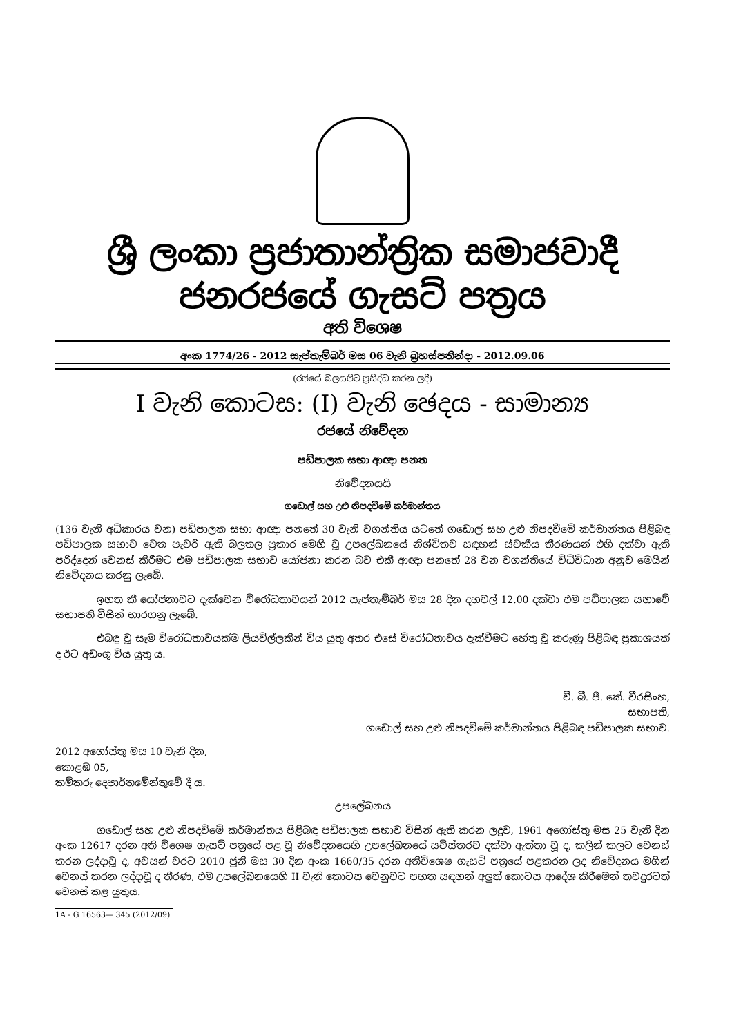ශ්‍රී ලංකා ප්‍රජාතාන්ත්‍රික සමාජවාදී ජනරජයේ ගැසට් පත්‍රය
අති විශෙෂ
අංක 1774/26 - 2012 සැප්තැම්බර් මස 06 වැනි බ්‍රහස්පතින්දා - 2012.09.06
(රජයේ බලයපිට ප්‍රසිද්ධ කරන ලදී)
I වැනි කොටස: (I) වැනි ඡෙදය - සාමාන්‍ය
රජයේ නිවේදන
පඩිපාලක සභා ආඥා පනත
නිවේදනයයි
ගඩොල් සහ උළු නිපදවීමේ කර්මාන්තය
(136 වැනි අධිකාරය වන) පඩිපාලක සභා ආඥා පනතේ 30 වැනි වගන්තිය යටතේ ගඩොල් සහ උළු නිපදවීමේ කර්මාන්තය පිළිබඳ පඩිපාලක සභාව වෙත පැවරී ඇති බලතල ප්‍රකාර මෙහි වූ උපලේඛනයේ නිශ්චිතව සඳහන් ස්වකීය තීරණයන් එහි දක්වා ඇති පරිද්දෙන් වෙනස් කිරීමට එම පඩිපාලක සභාව යෝජනා කරන බව එකී ආඥා පනතේ 28 වන වගන්තියේ විධිවිධාන අනුව මෙයින් නිවේදනය කරනු ලැබේ.
ඉහත කී යෝජනාවට දැක්වෙන විරෝධතාවයන් 2012 සැප්තැම්බර් මස 28 දින දහවල් 12.00 දක්වා එම පඩිපාලක සභාවේ සභාපති විසින් භාරගනු ලැබේ.
එබඳු වූ සෑම විරෝධතාවයක්ම ලියවිල්ලකින් විය යුතු අතර එසේ විරෝධතාවය දැක්වීමට හේතු වූ කරුණු පිළිබඳ ප්‍රකාශයක් ද ඊට අඩංගු විය යුතු ය.
වී. බී. පී. කේ. වීරසිංහ,
සභාපති,
ගඩොල් සහ උළු නිපදවීමේ කර්මාන්තය පිළිබඳ පඩිපාලක සභාව.
2012 අගෝස්තු මස 10 වැනි දින,
කොළඹ 05,
කම්කරු දෙපාර්තමේන්තුවේ දී ය.
උපලේඛනය
ගඩොල් සහ උළු නිපදවීමේ කර්මාන්තය පිළිබඳ පඩිපාලක සභාව විසින් ඇති කරන ලදුව, 1961 අගෝස්තු මස 25 වැනි දින අංක 12617 දරන අති විශෙෂ ගැසට් පත්‍රයේ පළ වූ නිවේදනයෙහි උපලේඛනයේ සවිස්තරව දක්වා ඇත්තා වූ ද, කලින් කලට වෙනස් කරන ලද්දාවූ ද, අවසන් වරට 2010 ජුනි මස 30 දින අංක 1660/35 දරන අතිවිශෙෂ ගැසට් පත්‍රයේ පළකරන ලද නිවේදනය මගින් වෙනස් කරන ලද්දාවූ ද තීරණ, එම උපලේඛනයෙහි II වැනි කොටස වෙනුවට පහත සඳහන් අලුත් කොටස ආදේශ කිරීමෙන් තවදුරටත් වෙනස් කළ යුතුය.
1A - G 16563— 345 (2012/09)